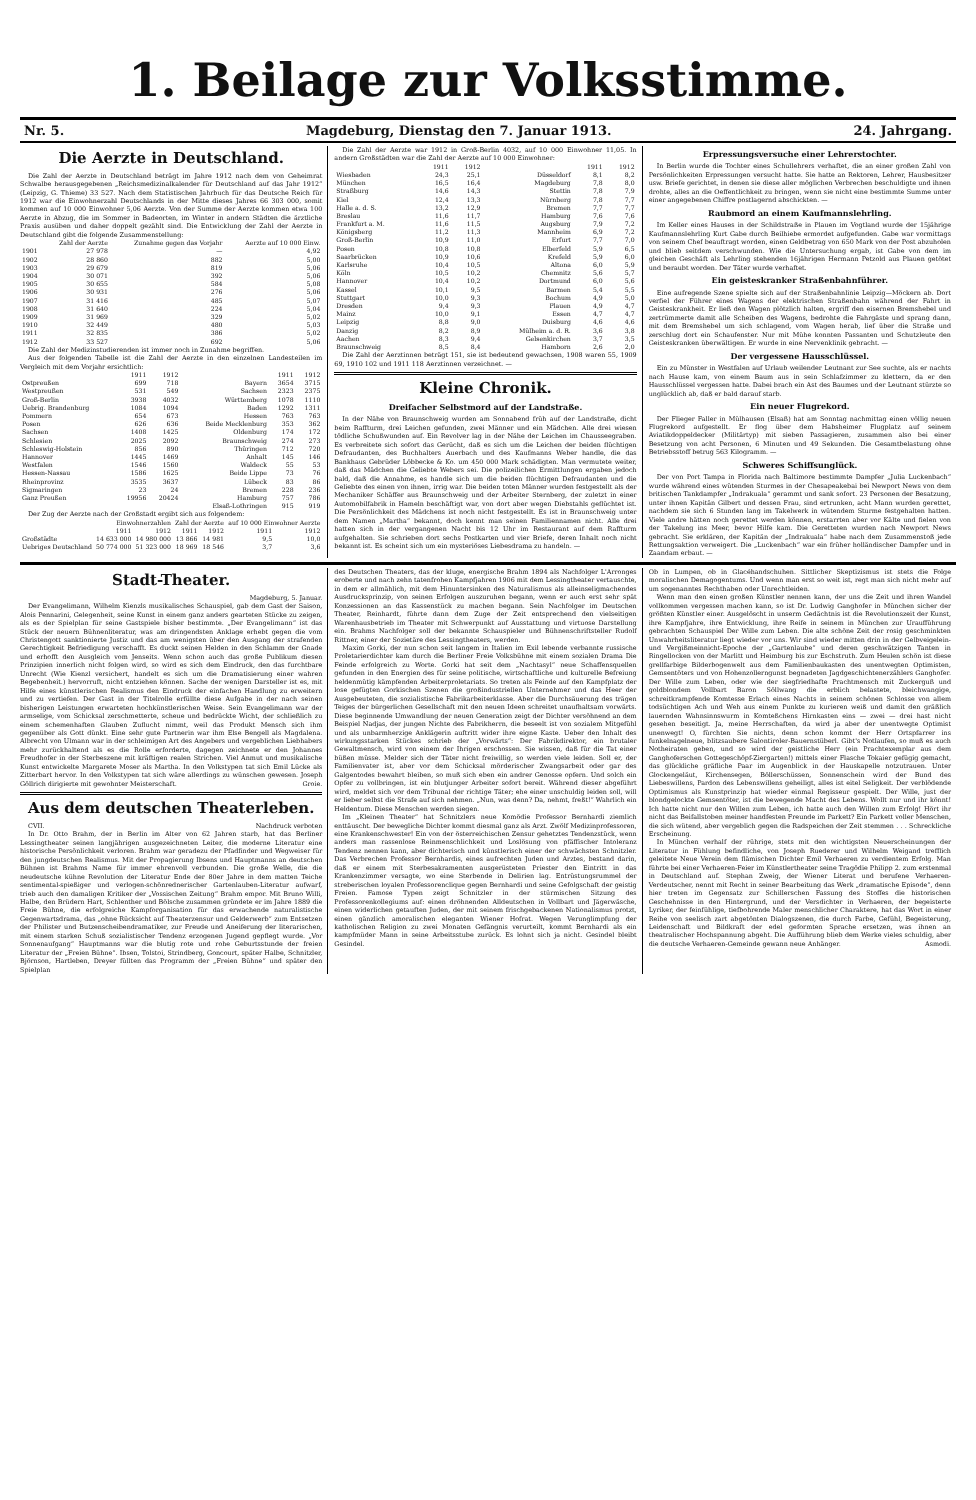1. Beilage zur Volksstimme.
Nr. 5. Magdeburg, Dienstag den 7. Januar 1913. 24. Jahrgang.
Die Aerzte in Deutschland.
Die Zahl der Aerzte in Deutschland beträgt im Jahre 1912 nach dem von Geheimrat Schwalbe herausgegebenen „Reichsmedizinalkalender für Deutschland auf das Jahr 1912“ (Leipzig, G. Thieme) 33 527. Nach dem Statistischen Jahrbuch für das Deutsche Reich für 1912 war die Einwohnerzahl Deutschlands in der Mitte dieses Jahres 66 303 000, somit kommen auf 10 000 Einwohner 5,06 Aerzte. Von der Summe der Aerzte kommen etwa 100 Aerzte in Abzug, die im Sommer in Badeorten, im Winter in andern Städten die ärztliche Praxis ausüben und daher doppelt gezählt sind. Die Entwicklung der Zahl der Aerzte in Deutschland gibt die folgende Zusammenstellung:
| | Zahl der Aerzte | Zunahme gegen das Vorjahr | Aerzte auf 10 000 Einw. |
| --- | --- | --- | --- |
| 1901 | 27 978 | — | 4,92 |
| 1902 | 28 860 | 882 | 5,00 |
| 1903 | 29 679 | 819 | 5,06 |
| 1904 | 30 071 | 392 | 5,06 |
| 1905 | 30 655 | 584 | 5,08 |
| 1906 | 30 931 | 276 | 5,06 |
| 1907 | 31 416 | 485 | 5,07 |
| 1908 | 31 640 | 224 | 5,04 |
| 1909 | 31 969 | 329 | 5,02 |
| 1910 | 32 449 | 480 | 5,03 |
| 1911 | 32 835 | 386 | 5,02 |
| 1912 | 33 527 | 692 | 5,06 |
Die Zahl der Medizinstudierenden ist immer noch in Zunahme begriffen.
Aus der folgenden Tabelle ist die Zahl der Aerzte in den einzelnen Landesteilen im Vergleich mit dem Vorjahr ersichtlich:
| | 1911 | 1912 | | 1911 | 1912 |
| --- | --- | --- | --- | --- | --- |
| Ostpreußen | 699 | 718 | Bayern | 3654 | 3715 |
| Westpreußen | 531 | 549 | Sachsen | 2323 | 2375 |
| Groß-Berlin | 3938 | 4032 | Württemberg | 1078 | 1110 |
| Uebrig. Brandenburg | 1084 | 1094 | Baden | 1292 | 1311 |
| Pommern | 654 | 673 | Hessen | 763 | 763 |
| Posen | 626 | 636 | Beide Mecklenburg | 353 | 362 |
| Sachsen | 1408 | 1425 | Oldenburg | 174 | 172 |
| Schlesien | 2025 | 2092 | Braunschweig | 274 | 273 |
| Schleswig-Holstein | 856 | 890 | Thüringen | 712 | 720 |
| Hannover | 1445 | 1469 | Anhalt | 145 | 146 |
| Westfalen | 1546 | 1560 | Waldeck | 55 | 53 |
| Hessen-Nassau | 1586 | 1625 | Beide Lippe | 73 | 76 |
| Rheinprovinz | 3535 | 3637 | Lübeck | 83 | 86 |
| Sigmaringen | 23 | 24 | Bremen | 228 | 236 |
| Ganz Preußen | 19956 | 20424 | Hamburg | 757 | 786 |
| | | | Elsaß-Lothringen | 915 | 919 |
Der Zug der Aerzte nach der Großstadt ergibt sich aus folgendem:
| | Einwohnerzahlen | | Zahl der Aerzte | | auf 10 000 Einwohner Aerzte | |
| --- | --- | --- | --- | --- | --- | --- |
| | 1911 | 1912 | 1911 | 1912 | 1911 | 1912 |
| Großstädte | 14 633 000 | 14 980 000 | 13 866 | 14 981 | 9,5 | 10,0 |
| Uebriges Deutschland | 50 774 000 | 51 323 000 | 18 969 | 18 546 | 3,7 | 3,6 |
Die Zahl der Aerzte war 1912 in Groß-Berlin 4032, auf 10 000 Einwohner 11,05. In andern Großstädten war die Zahl der Aerzte auf 10 000 Einwohner:
| | 1911 | 1912 | | 1911 | 1912 |
| --- | --- | --- | --- | --- | --- |
| Wiesbaden | 24,3 | 25,1 | Düsseldorf | 8,1 | 8,2 |
| München | 16,5 | 16,4 | Magdeburg | 7,8 | 8,0 |
| Straßburg | 14,6 | 14,3 | Stettin | 7,8 | 7,9 |
| Kiel | 12,4 | 13,3 | Nürnberg | 7,8 | 7,7 |
| Halle a. d. S. | 13,2 | 12,9 | Bremen | 7,7 | 7,7 |
| Breslau | 11,6 | 11,7 | Hamburg | 7,6 | 7,6 |
| Frankfurt a. M. | 11,6 | 11,5 | Augsburg | 7,9 | 7,2 |
| Königsberg | 11,2 | 11,3 | Mannheim | 6,9 | 7,2 |
| Groß-Berlin | 10,9 | 11,0 | Erfurt | 7,7 | 7,0 |
| Posen | 10,8 | 10,8 | Elberfeld | 5,9 | 6,5 |
| Saarbrücken | 10,9 | 10,6 | Krefeld | 5,9 | 6,0 |
| Karlsruhe | 10,4 | 10,5 | Altona | 6,0 | 5,9 |
| Köln | 10,5 | 10,2 | Chemnitz | 5,6 | 5,7 |
| Hannover | 10,4 | 10,2 | Dortmund | 6,0 | 5,6 |
| Kassel | 10,1 | 9,5 | Barmen | 5,4 | 5,5 |
| Stuttgart | 10,0 | 9,3 | Bochum | 4,9 | 5,0 |
| Dresden | 9,4 | 9,3 | Plauen | 4,9 | 4,7 |
| Mainz | 10,0 | 9,1 | Essen | 4,7 | 4,7 |
| Leipzig | 8,8 | 9,0 | Duisburg | 4,6 | 4,6 |
| Danzig | 8,2 | 8,9 | Mülheim a. d. R. | 3,6 | 3,8 |
| Aachen | 8,3 | 9,4 | Gelsenkirchen | 3,7 | 3,5 |
| Braunschweig | 8,5 | 8,4 | Hamborn | 2,6 | 2,0 |
Die Zahl der Aerztinnen beträgt 151, sie ist bedeutend gewachsen, 1908 waren 55, 1909 69, 1910 102 und 1911 118 Aerztinnen verzeichnet. —
Kleine Chronik.
Dreifacher Selbstmord auf der Landstraße.
In der Nähe von Braunschweig wurden am Sonnabend früh auf der Landstraße, dicht beim Raffturm, drei Leichen gefunden, zwei Männer und ein Mädchen. Alle drei wiesen tödliche Schußwunden auf. Ein Revolver lag in der Nähe der Leichen im Chausseegraben. Es verbreitete sich sofort das Gerücht, daß es sich um die Leichen der beiden flüchtigen Defraudanten, des Buchhalters Auerbach und des Kaufmanns Weber handle, die das Bankhaus Gebrüder Löbbecke & Ko. um 450 000 Mark schädigten. Man vermutete weiter, daß das Mädchen die Geliebte Webers sei. Die polizeilichen Ermittlungen ergaben jedoch bald, daß die Annahme, es handle sich um die beiden flüchtigen Defraudanten und die Geliebte des einen von ihnen, irrig war. Die beiden toten Männer wurden festgestellt als der Mechaniker Schäffer aus Braunschweig und der Arbeiter Sternberg, der zuletzt in einer Automobilfabrik in Hameln beschäftigt war, von dort aber wegen Diebstahls geflüchtet ist. Die Persönlichkeit des Mädchens ist noch nicht festgestellt. Es ist in Braunschweig unter dem Namen „Martha“ bekannt, doch kennt man seinen Familiennamen nicht. Alle drei hatten sich in der vergangenen Nacht bis 12 Uhr im Restaurant auf dem Raffturm aufgehalten. Sie schrieben dort sechs Postkarten und vier Briefe, deren Inhalt noch nicht bekannt ist. Es scheint sich um ein mysteriöses Liebesdrama zu handeln. —
Erpressungsversuche einer Lehrerstochter.
In Berlin wurde die Tochter eines Schullehrers verhaftet, die an einer großen Zahl von Persönlichkeiten Erpressungen versucht hatte. Sie hatte an Rektoren, Lehrer, Hausbesitzer usw. Briefe gerichtet, in denen sie diese aller möglichen Verbrechen beschuldigte und ihnen drohte, alles an die Oeffentlichkeit zu bringen, wenn sie nicht eine bestimmte Summe unter einer angegebenen Chiffre postlagernd abschickten. —
Raubmord an einem Kaufmannslehrling.
Im Keller eines Hauses in der Schildstraße in Plauen im Vogtland wurde der 15jährige Kaufmannslehrling Kurt Gabe durch Beilhiebe ermordet aufgefunden. Gabe war vormittags von seinem Chef beauftragt worden, einen Geldbetrag von 650 Mark von der Post abzuholen und blieb seitdem verschwunden. Wie die Untersuchung ergab, ist Gabe von dem im gleichen Geschäft als Lehrling stehenden 16jährigen Hermann Petzold aus Plauen getötet und beraubt worden. Der Täter wurde verhaftet.
Ein geisteskranker Straßenbahnführer.
Eine aufregende Szene spielte sich auf der Straßenbahnlinie Leipzig—Möckern ab. Dort verfiel der Führer eines Wagens der elektrischen Straßenbahn während der Fahrt in Geisteskrankheit. Er ließ den Wagen plötzlich halten, ergriff den eisernen Bremshebel und zertrümmerte damit alle Scheiben des Wagens, bedrohte die Fahrgäste und sprang dann, mit dem Bremshebel um sich schlagend, vom Wagen herab, lief über die Straße und zerschlug dort ein Schaufenster. Nur mit Mühe konnten Passanten und Schutzleute den Geisteskranken überwältigen. Er wurde in eine Nervenklinik gebracht. —
Der vergessene Hausschlüssel.
Ein zu Münster in Westfalen auf Urlaub weilender Leutnant zur See suchte, als er nachts nach Hause kam, von einem Baum aus in sein Schlafzimmer zu klettern, da er den Hausschlüssel vergessen hatte. Dabei brach ein Ast des Baumes und der Leutnant stürzte so unglücklich ab, daß er bald darauf starb.
Ein neuer Flugrekord.
Der Flieger Faller in Mülhausen (Elsaß) hat am Sonntag nachmittag einen völlig neuen Flugrekord aufgestellt. Er flog über dem Habsheimer Flugplatz auf seinem Aviatikdoppeldecker (Militärtyp) mit sieben Passagieren, zusammen also bei einer Besetzung von acht Personen, 6 Minuten und 49 Sekunden. Die Gesamtbelastung ohne Betriebsstoff betrug 563 Kilogramm. —
Schweres Schiffsunglück.
Der von Port Tampa in Florida nach Baltimore bestimmte Dampfer „Julia Luckenbach“ wurde während eines wütenden Sturmes in der Chesapeakebai bei Newport News von dem britischen Tankdampfer „Indrakuala“ gerammt und sank sofort. 23 Personen der Besatzung, unter ihnen Kapitän Gilbert und dessen Frau, sind ertrunken, acht Mann wurden gerettet, nachdem sie sich 6 Stunden lang im Takelwerk in wütendem Sturme festgehalten hatten. Viele andre hätten noch gerettet werden können, erstarrten aber vor Kälte und fielen von der Takelung ins Meer, bevor Hilfe kam. Die Geretteten wurden nach Newport News gebracht. Sie erklären, der Kapitän der „Indrakuala“ habe nach dem Zusammenstoß jede Rettungsaktion verweigert. Die „Luckenbach“ war ein früher holländischer Dampfer und in Zaandam erbaut. —
Stadt-Theater.
Magdeburg, 5. Januar.
Der Evangelimann, Wilhelm Kienzls musikalisches Schauspiel, gab dem Gast der Saison, Alois Pennarini, Gelegenheit, seine Kunst in einem ganz anders gearteten Stücke zu zeigen, als es der Spielplan für seine Gastspiele bisher bestimmte. „Der Evangelimann“ ist das Stück der neuern Bühnenliteratur, was am dringendsten Anklage erhebt gegen die vom Christengott sanktionierte Justiz und das am wenigsten über den Ausgang der strafenden Gerechtigkeit Befriedigung verschafft. Es duckt seinen Helden in den Schlamm der Gnade und erhofft den Ausgleich vom Jenseits. Wenn schon auch das große Publikum diesen Prinzipien innerlich nicht folgen wird, so wird es sich dem Eindruck, den das furchtbare Unrecht (Wie Kienzl versichert, handelt es sich um die Dramatisierung einer wahren Begebenheit.) hervorruft, nicht entziehen können. Sache der wenigen Darsteller ist es, mit Hilfe eines künstlerischen Realismus den Eindruck der einfachen Handlung zu erweitern und zu vertiefen. Der Gast in der Titelrolle erfüllte diese Aufgabe in der nach seinen bisherigen Leistungen erwarteten hochkünstlerischen Weise. Sein Evangelimann war der armselige, vom Schicksal zerschmetterte, scheue und bedrückte Wicht, der schließlich zu einem schemenhaften Glauben Zuflucht nimmt, weil das Produkt Mensch sich ihm gegenüber als Gott dünkt. Eine sehr gute Partnerin war ihm Else Bengell als Magdalena. Albrecht von Ulmann war in der schleimigen Art des Angebers und vergeblichen Liebhabers mehr zurückhaltend als es die Rolle erforderte, dagegen zeichnete er den Johannes Freudhofer in der Sterbeszene mit kräftigen realen Strichen. Viel Anmut und musikalische Kunst entwickelte Margarete Moser als Martha. In den Volkstypen tat sich Emil Lücke als Zitterbart hervor. In den Volkstypen tat sich wäre allerdings zu wünschen gewesen. Joseph Göllrich dirigierte mit gewohnter Meisterschaft. Groie.
Aus dem deutschen Theaterleben.
CVII. Nachdruck verboten
In Dr. Otto Brahm, der in Berlin im Alter von 62 Jahren starb, hat das Berliner Lessingtheater seinen langjährigen ausgezeichneten Leiter, die moderne Literatur eine historische Persönlichkeit verloren. Brahm war geradezu der Pfadfinder und Wegweiser für den jungdeutschen Realismus. Mit der Propagierung Ibsens und Hauptmanns an deutschen Bühnen ist Brahms Name für immer ehrenvoll verbunden. Die große Welle, die die neudeutsche kühne Revolution der Literatur Ende der 80er Jahre in dem matten Teiche sentimental-spießiger und verlogen-schönrednerischer Gartenlauben-Literatur aufwarf, trieb auch den damaligen Kritiker der „Vossischen Zeitung“ Brahm empor. Mit Bruno Willi, Halbe, den Brüdern Hart, Schlenther und Bölsche zusammen gründete er im Jahre 1889 die Freie Bühne, die erfolgreiche Kampforganisation für das erwachende naturalistische Gegenwartsdrama, das „ohne Rücksicht auf Theaterzensur und Gelderwerb“ zum Entsetzen der Philister und Butzenscheibendramatiker, zur Freude und Aneiferung der literarischen, mit einem starken Schuß sozialistischer Tendenz erzogenen Jugend gepflegt wurde. „Vor Sonnenaufgang“ Hauptmanns war die blutig rote und rohe Geburtsstunde der freien Literatur der „Freien Bühne“. Ibsen, Tolstoi, Strindberg, Goncourt, später Halbe, Schnitzler, Björnson, Hartleben, Dreyer füllten das Programm der „Freien Bühne“ und später den Spielplan
des Deutschen Theaters, das der kluge, energische Brahm 1894 als Nachfolger L'Arronges eroberte und nach zehn tatenfrohen Kampfjahren 1906 mit dem Lessingtheater vertauschte, in dem er allmählich, mit dem Hinuntersinken des Naturalismus als alleinseligmachendes Ausdrucksprinzip, von seinen Erfolgen auszuruhen begann, wenn er auch erst sehr spät Konzessionen an das Kassenstück zu machen begann. Sein Nachfolger im Deutschen Theater, Reinhardt, führte dann dem Zuge der Zeit entsprechend den vielseitigen Warenhausbetrieb im Theater mit Schwerpunkt auf Ausstattung und virtuose Darstellung ein. Brahms Nachfolger soll der bekannte Schauspieler und Bühnenschriftsteller Rudolf Rittner, einer der Sozietäre des Lessingtheaters, werden.
Maxim Gorki, der nun schon seit langem in Italien im Exil lebende verbannte russische Proletarierdichter kam durch die Berliner Freie Volksbühne mit einem sozialen Drama Die Feinde erfolgreich zu Worte. Gorki hat seit dem „Nachtasyl“ neue Schaffensquellen gefunden in den Energien des für seine politische, wirtschaftliche und kulturelle Befreiung heldenmütig kämpfenden Arbeiterproletariats. So treten als Feinde auf den Kampfplatz der lose gefügten Gorkischen Szenen die großindustriellen Unternehmer und das Heer der Ausgebeuteten, die sozialistische Fabrikarbeiterklasse. Aber die Durchsäuerung des trägen Teiges der bürgerlichen Gesellschaft mit den neuen Ideen schreitet unaufhaltsam vorwärts. Diese beginnende Umwandlung der neuen Generation zeigt der Dichter versöhnend an dem Beispiel Nadjas, der jungen Nichte des Fabrikherrn, die beseelt ist von sozialem Mitgefühl und als unbarmherzige Anklägerin auftritt wider ihre eigne Kaste. Ueber den Inhalt des wirkungsstarken Stückes schrieb der „Vorwärts“: Der Fabrikdirektor, ein brutaler Gewaltmensch, wird von einem der Ihrigen erschossen. Sie wissen, daß für die Tat einer büßen müsse. Melder sich der Täter nicht freiwillig, so werden viele leiden. Soll er, der Familienvater ist, aber vor dem Schicksal mörderischer Zwangsarbeit oder gar des Galgentodes bewahrt bleiben, so muß sich eben ein andrer Genosse opfern. Und solch ein Opfer zu vollbringen, ist ein blutjunger Arbeiter sofort bereit. Während dieser abgeführt wird, meldet sich vor dem Tribunal der richtige Täter; ehe einer unschuldig leiden soll, will er lieber selbst die Strafe auf sich nehmen. „Nun, was denn? Da, nehmt, freßt!“ Wahrlich ein Heldentum. Diese Menschen werden siegen.
Im „Kleinen Theater“ hat Schnitzlers neue Komödie Professor Bernhardi ziemlich enttäuscht. Der bewegliche Dichter kommt diesmal ganz als Arzt. Zwölf Medizinprofessoren, eine Krankenschwester! Ein von der österreichischen Zensur gehetztes Tendenzstück, wenn anders man rassenlose Reinmenschlichkeit und Loslösung von pfäffischer Intoleranz Tendenz nennen kann, aber dichterisch und künstlerisch einer der schwächsten Schnitzler. Das Verbrechen Professor Bernhardis, eines aufrechten Juden und Arztes, bestand darin, daß er einem mit Sterbesakramenten ausgerüsteten Priester den Eintritt in das Krankenzimmer versagte, wo eine Sterbende in Delirien lag. Entrüstungsrummel der streberischen loyalen Professorenclique gegen Bernhardi und seine Gefolgschaft der geistig Freien. Famose Typen zeigt Schnitzler in der stürmischen Sitzung des Professorenkollegiums auf: einen dröhnenden Alldeutschen in Vollbart und Jägerwäsche, einen widerlichen getauften Juden, der mit seinem frischgebackenen Nationalismus protzt, einen gänzlich amoralischen eleganten Wiener Hofrat. Wegen Verunglimpfung der katholischen Religion zu zwei Monaten Gefängnis verurteilt, kommt Bernhardi als ein kampfmüder Mann in seine Arbeitsstube zurück. Es lohnt sich ja nicht. Gesindel bleibt Gesindel.
Ob in Lumpen, ob in Glacéhandschuhen. Sittlicher Skeptizismus ist stets die Folge moralischen Demagogentums. Und wenn man erst so weit ist, regt man sich nicht mehr auf um sogenanntes Rechthaben oder Unrechtleiden.
Wenn man den einen großen Künstler nennen kann, der uns die Zeit und ihren Wandel vollkommen vergessen machen kann, so ist Dr. Ludwig Ganghofer in München sicher der größten Künstler einer. Ausgelöscht in unserm Gedächtnis ist die Revolutionszeit der Kunst, ihre Kampfjahre, ihre Entwicklung, ihre Reife in seinem in München zur Uraufführung gebrachten Schauspiel Der Wille zum Leben. Die alte schöne Zeit der rosig geschminkten Unwahrheitsliteratur liegt wieder vor uns. Wir sind wieder mitten drin in der Gelbveigelein- und Vergißmeinnicht-Epoche der „Gartenlaube“ und deren geschwätzigen Tanten in Ringellocken von der Marlitt und Heimburg bis zur Eschstruth. Zum Heulen schön ist diese grellfarbige Bilderbogenwelt aus dem Familienbaukasten des unentwegten Optimisten, Gemsentöters und von Hohenzollerngunst begnadeten Jagdgeschichtenerzählers Ganghofer. Der Wille zum Leben, oder wie der siegfriedhafte Prachtmensch mit Zuckerguß und goldblondem Vollbart Baron Söllwang die erblich belastete, bleichwangige, schreitkrampfende Komtesse Erlach eines Nachts in seinem schönen Schlosse von allem todsüchtigen Ach und Weh aus einem Punkte zu kurieren weiß und damit den gräßlich lauernden Wahnsinnswurm in Komteßchens Hirnkasten eins — zwei — drei hast nicht gesehen beseitigt. Ja, meine Herrschaften, da wird ja aber der unentwegte Optimist unenwegt! O, fürchten Sie nichts, denn schon kommt der Herr Ortspfarrer ins funkelnagelneue, blitzsaubere Salontiroler-Bauernstüberl. Gibt's Notlaufen, so muß es auch Notheiraten geben, und so wird der geistliche Herr (ein Prachtexemplar aus dem Ganghoferschen Gottegeschöpf-Ziergarten!) mittels einer Flasche Tokaier gefügig gemacht, das glückliche gräfliche Paar im Augenblick in der Hauskapelle notzutrauen. Unter Glockengeläut, Kirchensegen, Böllerschüssen, Sonnenschein wird der Bund des Liebeswillens, Pardon des Lebenswillens geheiligt, alles ist eitel Seligkeit. Der verblödende Optimismus als Kunstprinzip hat wieder einmal Regisseur gespielt. Der Wille, just der blondgelockte Gemsentöter, ist die bewegende Macht des Lebens. Wollt nur und ihr könnt! Ich hatte nicht nur den Willen zum Leben, ich hatte auch den Willen zum Erfolg! Hört ihr nicht das Beifallstoben meiner handfesten Freunde im Parkett? Ein Parkett voller Menschen, die sich wütend, aber vergeblich gegen die Radspeichen der Zeit stemmen . . . Schreckliche Erscheinung.
In München verhalf der rührige, stets mit den wichtigsten Neuerscheinungen der Literatur in Fühlung befindliche, von Joseph Ruederer und Wilhelm Weigand trefflich geleitete Neue Verein dem flämischen Dichter Emil Verhaeren zu verdientem Erfolg. Man führte bei einer Verhaeren-Feier im Künstlertheater seine Tragödie Philipp 2. zum erstenmal in Deutschland auf. Stephan Zweig, der Wiener Literat und berufene Verhaeren-Verdeutscher, nennt mit Recht in seiner Bearbeitung das Werk „dramatische Episode“, denn hier treten im Gegensatz zur Schillerschen Fassung des Stoffes die historischen Geschehnisse in den Hintergrund, und der Versdichter in Verhaeren, der begeisterte Lyriker, der feinfühlige, tiefbohrende Maler menschlicher Charaktere, hat das Wort in einer Reihe von seelisch zart abgetönten Dialogszenen, die durch Farbe, Gefühl, Begeisterung, Leidenschaft und Bildkraft der edel geformten Sprache ersetzen, was ihnen an theatralischer Hochspannung abgeht. Die Aufführung blieb dem Werke vieles schuldig, aber die deutsche Verhaeren-Gemeinde gewann neue Anhänger. Asmodi.